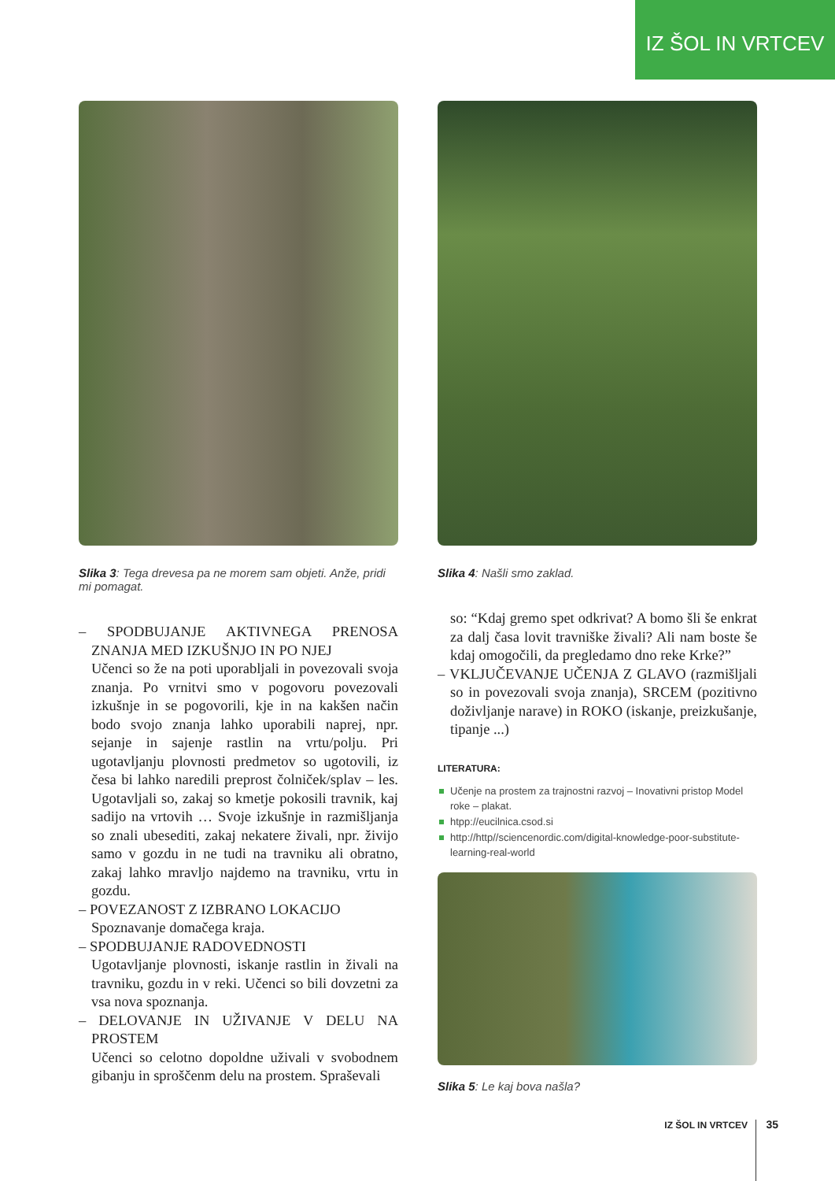IZ ŠOL IN VRTCEV
Slika 3: Tega drevesa pa ne morem sam objeti. Anže, pridi mi pomagat.
– SPODBUJANJE AKTIVNEGA PRENOSA ZNANJA MED IZKUŠNJO IN PO NJEJ
Učenci so že na poti uporabljali in povezovali svoja znanja. Po vrnitvi smo v pogovoru povezovali izkušnje in se pogovorili, kje in na kakšen način bodo svojo znanja lahko uporabili naprej, npr. sejanje in sajenje rastlin na vrtu/polju. Pri ugotavljanju plovnosti predmetov so ugotovili, iz česa bi lahko naredili preprost čolniček/splav – les. Ugotavljali so, zakaj so kmetje pokosili travnik, kaj sadijo na vrtovih … Svoje izkušnje in razmišljanja so znali ubesediti, zakaj nekatere živali, npr. živijo samo v gozdu in ne tudi na travniku ali obratno, zakaj lahko mravljo najdemo na travniku, vrtu in gozdu.
– POVEZANOST Z IZBRANO LOKACIJO
Spoznavanje domačega kraja.
– SPODBUJANJE RADOVEDNOSTI
Ugotavljanje plovnosti, iskanje rastlin in živali na travniku, gozdu in v reki. Učenci so bili dovzetni za vsa nova spoznanja.
– DELOVANJE IN UŽIVANJE V DELU NA PROSTEM
Učenci so celotno dopoldne uživali v svobodnem gibanju in sproščenm delu na prostem. Spraševali
Slika 4: Našli smo zaklad.
so: “Kdaj gremo spet odkrivat? A bomo šli še enkrat za dalj časa lovit travniške živali? Ali nam boste še kdaj omogočili, da pregledamo dno reke Krke?”
– VKLJUČEVANJE UČENJA Z GLAVO (razmišljali so in povezovali svoja znanja), SRCEM (pozitivno doživljanje narave) in ROKO (iskanje, preizkušanje, tipanje ...)
LITERATURA:
Učenje na prostem za trajnostni razvoj – Inovativni pristop Model roke – plakat.
htpp://eucilnica.csod.si
http://http//sciencenordic.com/digital-knowledge-poor-substitute-learning-real-world
Slika 5: Le kaj bova našla?
IZ ŠOL IN VRTCEV 35